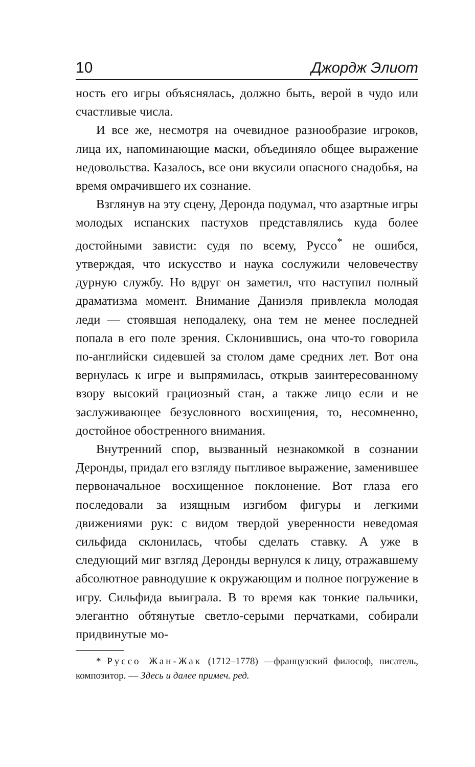10 Джордж Элиот
ность его игры объяснялась, должно быть, верой в чудо или счастливые числа.
И все же, несмотря на очевидное разнообразие игроков, лица их, напоминающие маски, объединяло общее выражение недовольства. Казалось, все они вкусили опасного снадобья, на время омрачившего их сознание.
Взглянув на эту сцену, Деронда подумал, что азартные игры молодых испанских пастухов представлялись куда более достойными зависти: судя по всему, Руссо<sup>*</sup> не ошибся, утверждая, что искусство и наука сослужили человечеству дурную службу. Но вдруг он заметил, что наступил полный драматизма момент. Внимание Даниэля привлекла молодая леди — стоявшая неподалеку, она тем не менее последней попала в его поле зрения. Склонившись, она что-то говорила по-английски сидевшей за столом даме средних лет. Вот она вернулась к игре и выпрямилась, открыв заинтересованному взору высокий грациозный стан, а также лицо если и не заслуживающее безусловного восхищения, то, несомненно, достойное обостренного внимания.
Внутренний спор, вызванный незнакомкой в сознании Деронды, придал его взгляду пытливое выражение, заменившее первоначальное восхищенное поклонение. Вот глаза его последовали за изящным изгибом фигуры и легкими движениями рук: с видом твердой уверенности неведомая сильфида склонилась, чтобы сделать ставку. А уже в следующий миг взгляд Деронды вернулся к лицу, отражавшему абсолютное равнодушие к окружающим и полное погружение в игру. Сильфида выиграла. В то время как тонкие пальчики, элегантно обтянутые светло-серыми перчатками, собирали придвинутые мо-
* Руссо Жан-Жак (1712–1778) —французский философ, писатель, композитор. — Здесь и далее примеч. ред.